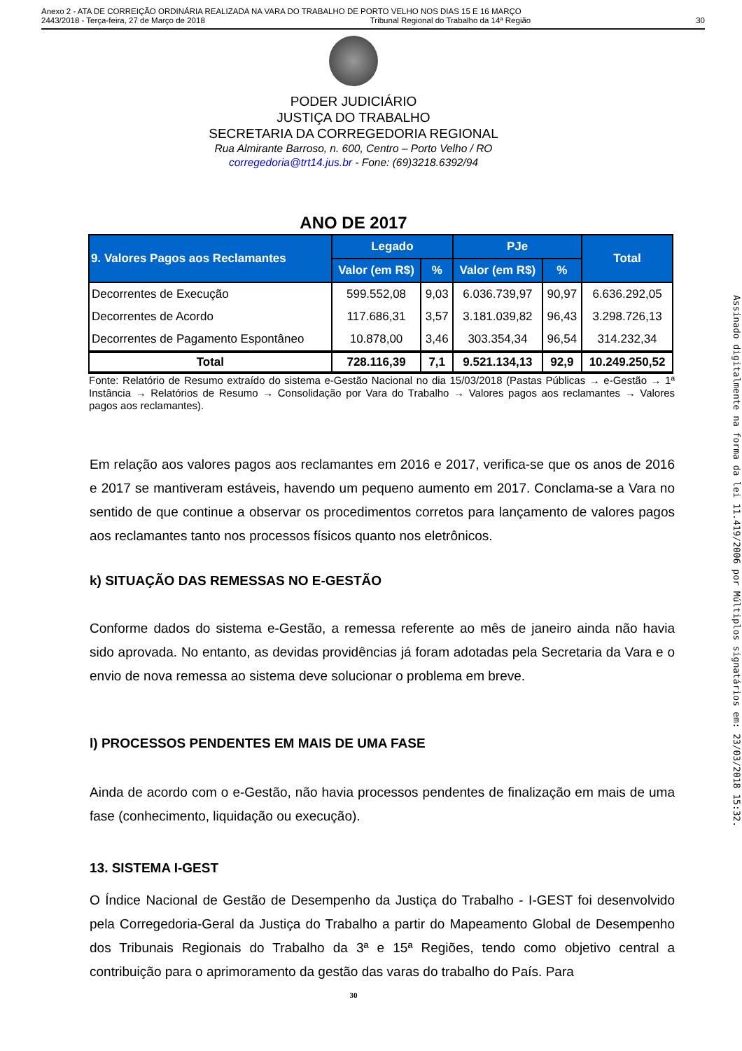Anexo 2 - ATA DE CORREIÇÃO ORDINÁRIA REALIZADA NA VARA DO TRABALHO DE PORTO VELHO NOS DIAS 15 E 16 MARÇO
2443/2018 - Terça-feira, 27 de Março de 2018 Tribunal Regional do Trabalho da 14ª Região 30
PODER JUDICIÁRIO
JUSTIÇA DO TRABALHO
SECRETARIA DA CORREGEDORIA REGIONAL
Rua Almirante Barroso, n. 600, Centro – Porto Velho / RO
corregedoria@trt14.jus.br - Fone: (69)3218.6392/94
ANO DE 2017
| 9. Valores Pagos aos Reclamantes | Legado | | PJe | | Total |
| --- | --- | --- | --- | --- | --- |
| | Valor (em R$) | % | Valor (em R$) | % | |
| Decorrentes de Execução | 599.552,08 | 9,03 | 6.036.739,97 | 90,97 | 6.636.292,05 |
| Decorrentes de Acordo | 117.686,31 | 3,57 | 3.181.039,82 | 96,43 | 3.298.726,13 |
| Decorrentes de Pagamento Espontâneo | 10.878,00 | 3,46 | 303.354,34 | 96,54 | 314.232,34 |
| Total | 728.116,39 | 7,1 | 9.521.134,13 | 92,9 | 10.249.250,52 |
Fonte: Relatório de Resumo extraído do sistema e-Gestão Nacional no dia 15/03/2018 (Pastas Públicas → e-Gestão → 1ª Instância → Relatórios de Resumo → Consolidação por Vara do Trabalho → Valores pagos aos reclamantes → Valores pagos aos reclamantes).
Em relação aos valores pagos aos reclamantes em 2016 e 2017, verifica-se que os anos de 2016 e 2017 se mantiveram estáveis, havendo um pequeno aumento em 2017. Conclama-se a Vara no sentido de que continue a observar os procedimentos corretos para lançamento de valores pagos aos reclamantes tanto nos processos físicos quanto nos eletrônicos.
k) SITUAÇÃO DAS REMESSAS NO E-GESTÃO
Conforme dados do sistema e-Gestão, a remessa referente ao mês de janeiro ainda não havia sido aprovada. No entanto, as devidas providências já foram adotadas pela Secretaria da Vara e o envio de nova remessa ao sistema deve solucionar o problema em breve.
l) PROCESSOS PENDENTES EM MAIS DE UMA FASE
Ainda de acordo com o e-Gestão, não havia processos pendentes de finalização em mais de uma fase (conhecimento, liquidação ou execução).
13. SISTEMA I-GEST
O Índice Nacional de Gestão de Desempenho da Justiça do Trabalho - I-GEST foi desenvolvido pela Corregedoria-Geral da Justiça do Trabalho a partir do Mapeamento Global de Desempenho dos Tribunais Regionais do Trabalho da 3ª e 15ª Regiões, tendo como objetivo central a contribuição para o aprimoramento da gestão das varas do trabalho do País. Para
30
Assinado digitalmente na forma da lei 11.419/2006 por Múltiplos signatários em: 23/03/2018 15:32.